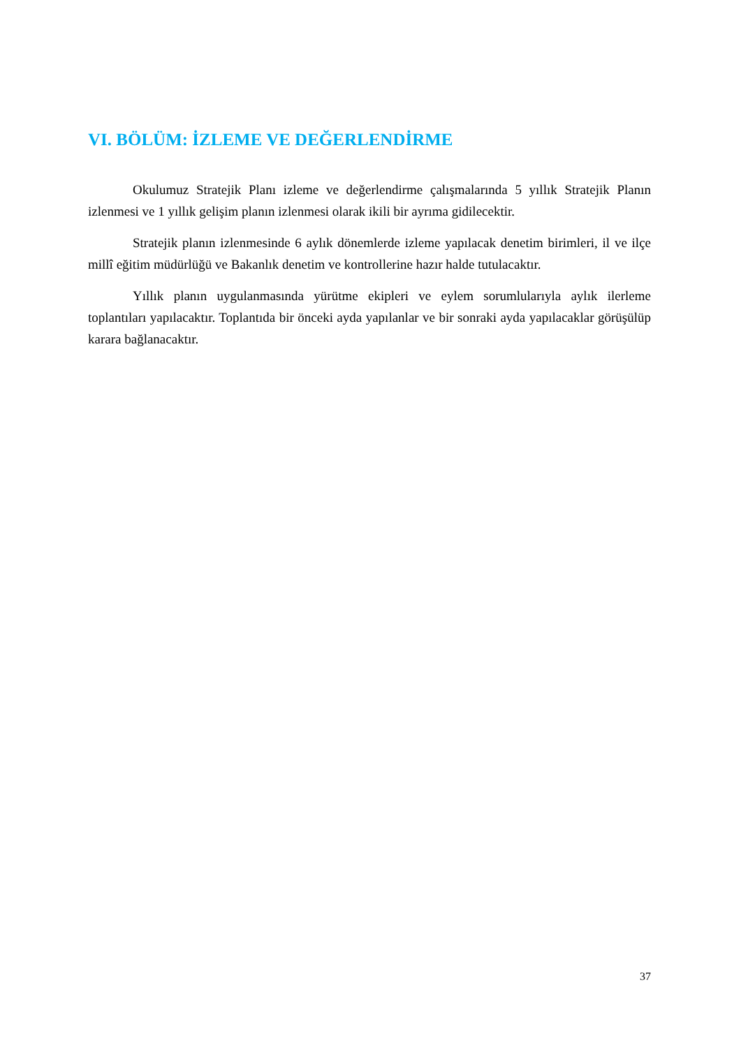VI. BÖLÜM: İZLEME VE DEĞERLENDİRME
Okulumuz Stratejik Planı izleme ve değerlendirme çalışmalarında 5 yıllık Stratejik Planın izlenmesi ve 1 yıllık gelişim planın izlenmesi olarak ikili bir ayrıma gidilecektir.
Stratejik planın izlenmesinde 6 aylık dönemlerde izleme yapılacak denetim birimleri, il ve ilçe millî eğitim müdürlüğü ve Bakanlık denetim ve kontrollerine hazır halde tutulacaktır.
Yıllık planın uygulanmasında yürütme ekipleri ve eylem sorumlularıyla aylık ilerleme toplantıları yapılacaktır. Toplantıda bir önceki ayda yapılanlar ve bir sonraki ayda yapılacaklar görüşülüp karara bağlanacaktır.
37